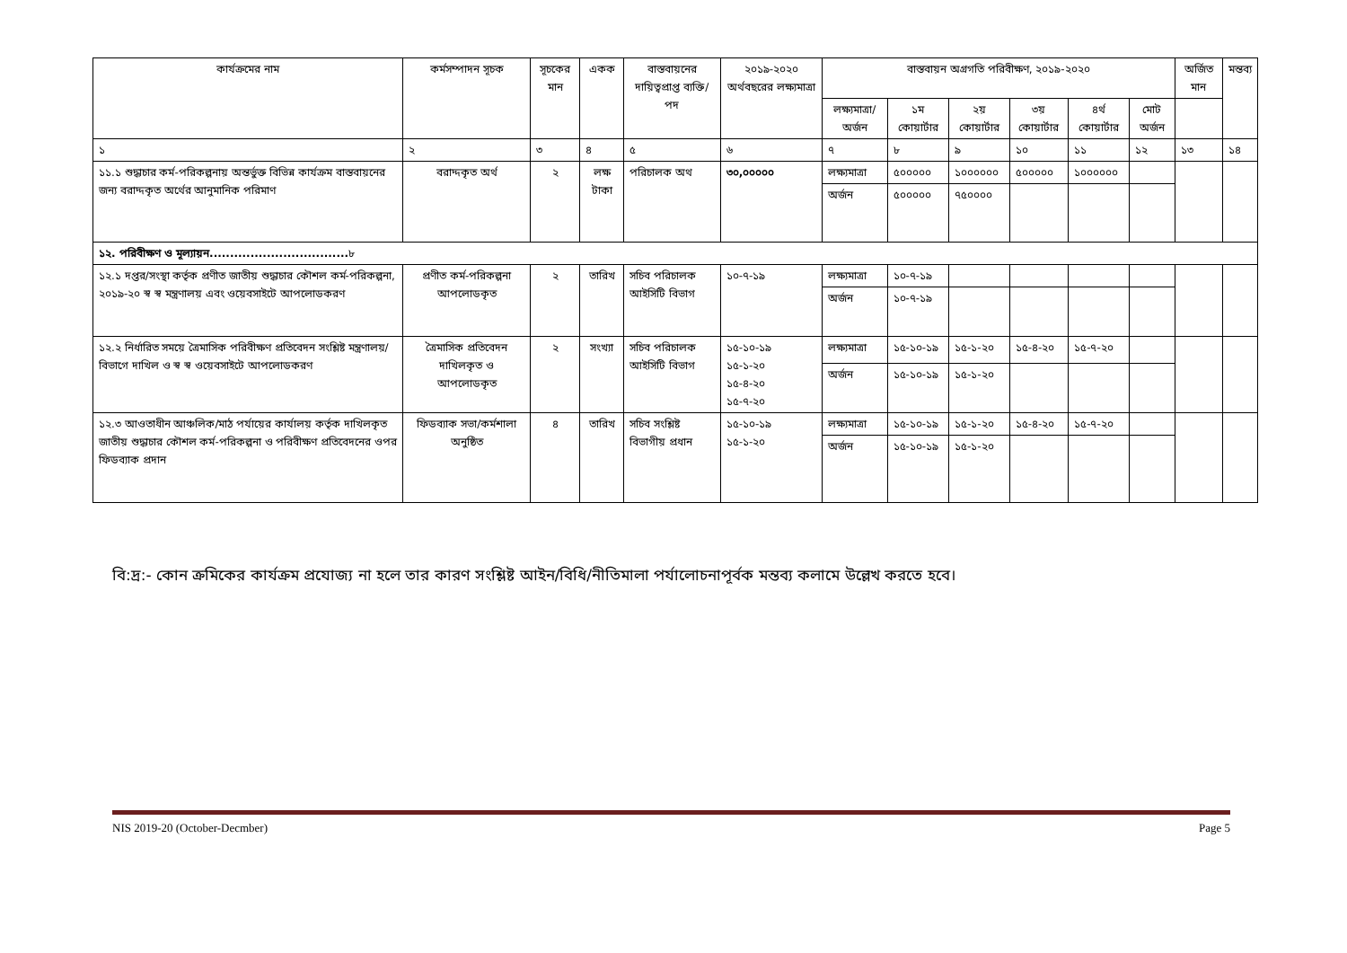| কার্যক্রমের নাম | কর্মসম্পাদন সূচক | সূচকের মান | একক | বাস্তবায়নের দায়িত্বপ্রাপ্ত ব্যক্তি/পদ | ২০১৯-২০২০ অর্থবছরের লক্ষ্যমাত্রা | বাস্তবায়ন অগ্রগতি পরিবীক্ষণ, ২০১৯-২০২০ | | | | | | অর্জিত মান | মন্তব্য |
| --- | --- | --- | --- | --- | --- | --- | --- | --- | --- | --- | --- | --- | --- |
| | | | | | | লক্ষ্যমাত্রা/ অর্জন | ১ম কোয়ার্টার | ২য় কোয়ার্টার | ৩য় কোয়ার্টার | ৪র্থ কোয়ার্টার | মোট অর্জন | | |
| ১ | ২ | ৩ | ৪ | ৫ | ৬ | ৭ | ৮ | ৯ | ১০ | ১১ | ১২ | ১৩ | ১৪ |
| ১১.১ শুদ্ধাচার কর্ম-পরিকল্পনায় অন্তর্ভুক্ত বিভিন্ন কার্যক্রম বাস্তবায়নের জন্য বরাদ্দকৃত অর্থের আনুমানিক পরিমাণ | বরাদ্দকৃত অর্থ | ২ | লক্ষ টাকা | পরিচালক অথ | ৩০,০০০০০ | লক্ষ্যমাত্রা | ৫০০০০০ | ১০০০০০০ | ৫০০০০০ | ১০০০০০০ | | | |
| | | | | | | অর্জন | ৫০০০০০ | ৭৫০০০০ | | | | | |
| ১২. পরিবীক্ষণ ও মূল্যায়ন.................................. ৮ | | | | | | | | | | | | | |
| ১২.১ দপ্তর/সংস্থা কর্তৃক প্রণীত জাতীয় শুদ্ধাচার কৌশল কর্ম-পরিকল্পনা, ২০১৯-২০ স্ব স্ব মন্ত্রণালয় এবং ওয়েবসাইটে আপলোডকরণ | প্রণীত কর্ম-পরিকল্পনা আপলোডকৃত | ২ | তারিখ | সচিব পরিচালক আইসিটি বিভাগ | ১০-৭-১৯ | লক্ষ্যমাত্রা | ১০-৭-১৯ | | | | | | |
| | | | | | | অর্জন | ১০-৭-১৯ | | | | | | |
| ১২.২ নির্ধারিত সময়ে ত্রৈমাসিক পরিবীক্ষণ প্রতিবেদন সংশ্লিষ্ট মন্ত্রণালয়/বিভাগে দাখিল ও স্ব স্ব ওয়েবসাইটে আপলোডকরণ | ত্রৈমাসিক প্রতিবেদন দাখিলকৃত ও আপলোডকৃত | ২ | সংখ্যা | সচিব পরিচালক আইসিটি বিভাগ | ১৫-১০-১৯ ১৫-১-২০ ১৫-৪-২০ ১৫-৭-২০ | লক্ষ্যমাত্রা | ১৫-১০-১৯ | ১৫-১-২০ | ১৫-৪-২০ | ১৫-৭-২০ | | | |
| | | | | | | অর্জন | ১৫-১০-১৯ | ১৫-১-২০ | | | | | |
| ১২.৩ আওতাধীন আঞ্চলিক/মাঠ পর্যায়ের কার্যালয় কর্তৃক দাখিলকৃত জাতীয় শুদ্ধাচার কৌশল কর্ম-পরিকল্পনা ও পরিবীক্ষণ প্রতিবেদনের ওপর ফিডব্যাক প্রদান | ফিডব্যাক সভা/কর্মশালা অনুষ্ঠিত | ৪ | তারিখ | সচিব সংশ্লিষ্ট বিভাগীয় প্রধান | ১৫-১০-১৯ ১৫-১-২০ | লক্ষ্যমাত্রা | ১৫-১০-১৯ | ১৫-১-২০ | ১৫-৪-২০ | ১৫-৭-২০ | | | |
| | | | | | | অর্জন | ১৫-১০-১৯ | ১৫-১-২০ | | | | | |
বি:দ্র:- কোন ক্রমিকের কার্যক্রম প্রযোজ্য না হলে তার কারণ সংশ্লিষ্ট আইন/বিধি/নীতিমালা পর্যালোচনাপূর্বক মন্তব্য কলামে উল্লেখ করতে হবে।
NIS 2019-20 (October-Decmber) Page 5